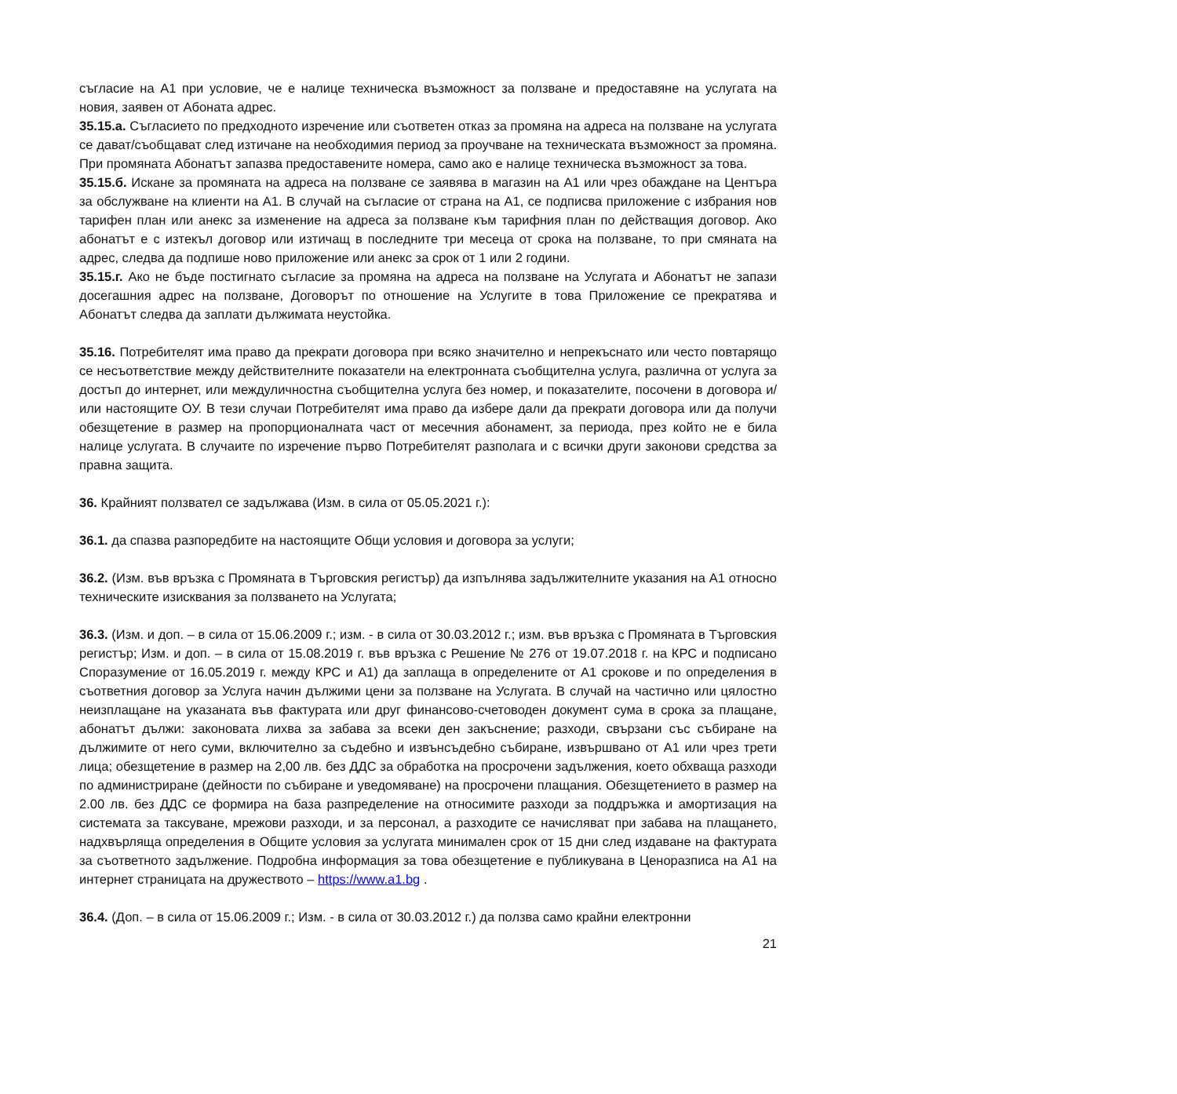съгласие на А1 при условие, че е налице техническа възможност за ползване и предоставяне на услугата на новия, заявен от Абоната адрес.
35.15.а. Съгласието по предходното изречение или съответен отказ за промяна на адреса на ползване на услугата се дават/съобщават след изтичане на необходимия период за проучване на техническата възможност за промяна. При промяната Абонатът запазва предоставените номера, само ако е налице техническа възможност за това.
35.15.б. Искане за промяната на адреса на ползване се заявява в магазин на А1 или чрез обаждане на Центъра за обслужване на клиенти на А1. В случай на съгласие от страна на А1, се подписва приложение с избрания нов тарифен план или анекс за изменение на адреса за ползване към тарифния план по действащия договор. Ако абонатът е с изтекъл договор или изтичащ в последните три месеца от срока на ползване, то при смяната на адрес, следва да подпише ново приложение или анекс за срок от 1 или 2 години.
35.15.г. Ако не бъде постигнато съгласие за промяна на адреса на ползване на Услугата и Абонатът не запази досегашния адрес на ползване, Договорът по отношение на Услугите в това Приложение се прекратява и Абонатът следва да заплати дължимата неустойка.
35.16. Потребителят има право да прекрати договора при всяко значително и непрекъснато или често повтарящо се несъответствие между действителните показатели на електронната съобщителна услуга, различна от услуга за достъп до интернет, или междуличностна съобщителна услуга без номер, и показателите, посочени в договора и/или настоящите ОУ. В тези случаи Потребителят има право да избере дали да прекрати договора или да получи обезщетение в размер на пропорционалната част от месечния абонамент, за периода, през който не е била налице услугата. В случаите по изречение първо Потребителят разполага и с всички други законови средства за правна защита.
36. Крайният ползвател се задължава (Изм. в сила от 05.05.2021 г.):
36.1. да спазва разпоредбите на настоящите Общи условия и договора за услуги;
36.2. (Изм. във връзка с Промяната в Търговския регистър) да изпълнява задължителните указания на А1 относно техническите изисквания за ползването на Услугата;
36.3. (Изм. и доп. – в сила от 15.06.2009 г.; изм. - в сила от 30.03.2012 г.; изм. във връзка с Промяната в Търговския регистър; Изм. и доп. – в сила от 15.08.2019 г. във връзка с Решение № 276 от 19.07.2018 г. на КРС и подписано Споразумение от 16.05.2019 г. между КРС и А1) да заплаща в определените от А1 срокове и по определения в съответния договор за Услуга начин дължими цени за ползване на Услугата. В случай на частично или цялостно неизплащане на указаната във фактурата или друг финансово-счетоводен документ сума в срока за плащане, абонатът дължи: законовата лихва за забава за всеки ден закъснение; разходи, свързани със събиране на дължимите от него суми, включително за съдебно и извънсъдебно събиране, извършвано от А1 или чрез трети лица; обезщетение в размер на 2,00 лв. без ДДС за обработка на просрочени задължения, което обхваща разходи по администриране (дейности по събиране и уведомяване) на просрочени плащания. Обезщетението в размер на 2.00 лв. без ДДС се формира на база разпределение на относимите разходи за поддръжка и амортизация на системата за таксуване, мрежови разходи, и за персонал, а разходите се начисляват при забава на плащането, надхвърляща определения в Общите условия за услугата минимален срок от 15 дни след издаване на фактурата за съответното задължение. Подробна информация за това обезщетение е публикувана в Ценоразписа на А1 на интернет страницата на дружеството – https://www.a1.bg .
36.4. (Доп. – в сила от 15.06.2009 г.; Изм. - в сила от 30.03.2012 г.) да ползва само крайни електронни
21